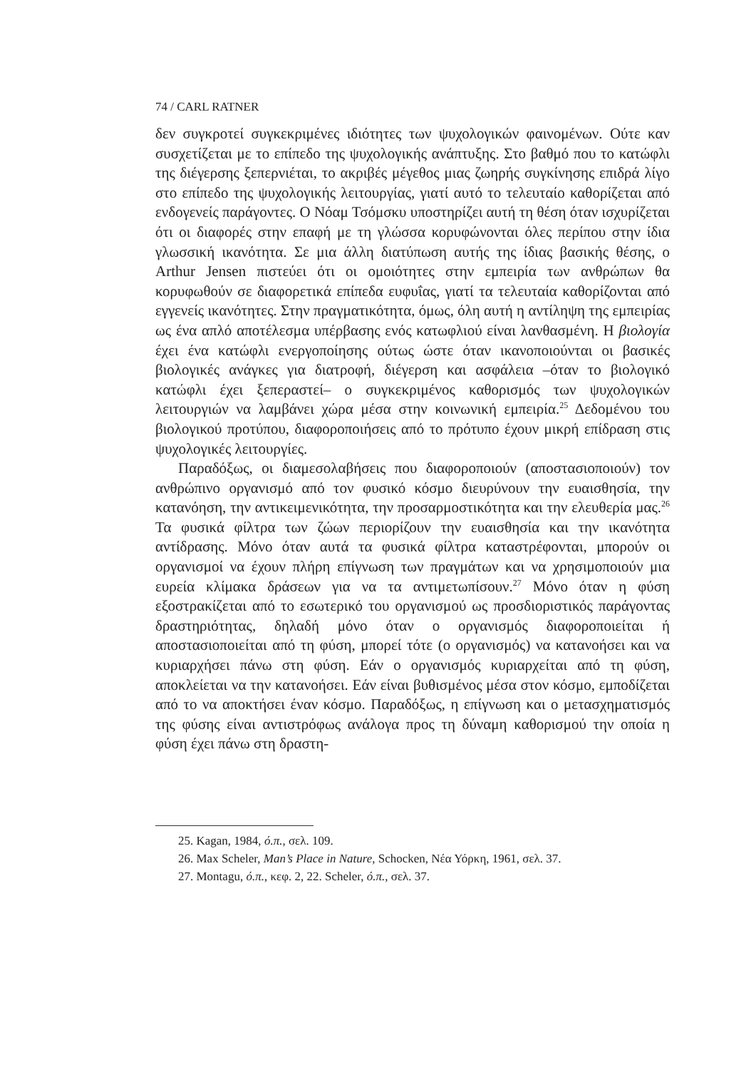74 / CARL RATNER
δεν συγκροτεί συγκεκριμένες ιδιότητες των ψυχολογικών φαινομένων. Ούτε καν συσχετίζεται με το επίπεδο της ψυχολογικής ανάπτυξης. Στο βαθμό που το κατώφλι της διέγερσης ξεπερνιέται, το ακριβές μέγεθος μιας ζωηρής συγκίνησης επιδρά λίγο στο επίπεδο της ψυχολογικής λειτουργίας, γιατί αυτό το τελευταίο καθορίζεται από ενδογενείς παράγοντες. Ο Νόαμ Τσόμσκυ υποστηρίζει αυτή τη θέση όταν ισχυρίζεται ότι οι διαφορές στην επαφή με τη γλώσσα κορυφώνονται όλες περίπου στην ίδια γλωσσική ικανότητα. Σε μια άλλη διατύπωση αυτής της ίδιας βασικής θέσης, ο Arthur Jensen πιστεύει ότι οι ομοιότητες στην εμπειρία των ανθρώπων θα κορυφωθούν σε διαφορετικά επίπεδα ευφυΐας, γιατί τα τελευταία καθορίζονται από εγγενείς ικανότητες. Στην πραγματικότητα, όμως, όλη αυτή η αντίληψη της εμπειρίας ως ένα απλό αποτέλεσμα υπέρβασης ενός κατωφλιού είναι λανθασμένη. Η βιολογία έχει ένα κατώφλι ενεργοποίησης ούτως ώστε όταν ικανοποιούνται οι βασικές βιολογικές ανάγκες για διατροφή, διέγερση και ασφάλεια –όταν το βιολογικό κατώφλι έχει ξεπεραστεί– ο συγκεκριμένος καθορισμός των ψυχολογικών λειτουργιών να λαμβάνει χώρα μέσα στην κοινωνική εμπειρία.<sup>25</sup> Δεδομένου του βιολογικού προτύπου, διαφοροποιήσεις από το πρότυπο έχουν μικρή επίδραση στις ψυχολογικές λειτουργίες.
Παραδόξως, οι διαμεσολαβήσεις που διαφοροποιούν (αποστασιοποιούν) τον ανθρώπινο οργανισμό από τον φυσικό κόσμο διευρύνουν την ευαισθησία, την κατανόηση, την αντικειμενικότητα, την προσαρμοστικότητα και την ελευθερία μας.<sup>26</sup> Τα φυσικά φίλτρα των ζώων περιορίζουν την ευαισθησία και την ικανότητα αντίδρασης. Μόνο όταν αυτά τα φυσικά φίλτρα καταστρέφονται, μπορούν οι οργανισμοί να έχουν πλήρη επίγνωση των πραγμάτων και να χρησιμοποιούν μια ευρεία κλίμακα δράσεων για να τα αντιμετωπίσουν.<sup>27</sup> Μόνο όταν η φύση εξοστρακίζεται από το εσωτερικό του οργανισμού ως προσδιοριστικός παράγοντας δραστηριότητας, δηλαδή μόνο όταν ο οργανισμός διαφοροποιείται ή αποστασιοποιείται από τη φύση, μπορεί τότε (ο οργανισμός) να κατανοήσει και να κυριαρχήσει πάνω στη φύση. Εάν ο οργανισμός κυριαρχείται από τη φύση, αποκλείεται να την κατανοήσει. Εάν είναι βυθισμένος μέσα στον κόσμο, εμποδίζεται από το να αποκτήσει έναν κόσμο. Παραδόξως, η επίγνωση και ο μετασχηματισμός της φύσης είναι αντιστρόφως ανάλογα προς τη δύναμη καθορισμού την οποία η φύση έχει πάνω στη δραστη-
25. Kagan, 1984, ό.π., σελ. 109.
26. Max Scheler, Man’s Place in Nature, Schocken, Νέα Υόρκη, 1961, σελ. 37.
27. Montagu, ό.π., κεφ. 2, 22. Scheler, ό.π., σελ. 37.